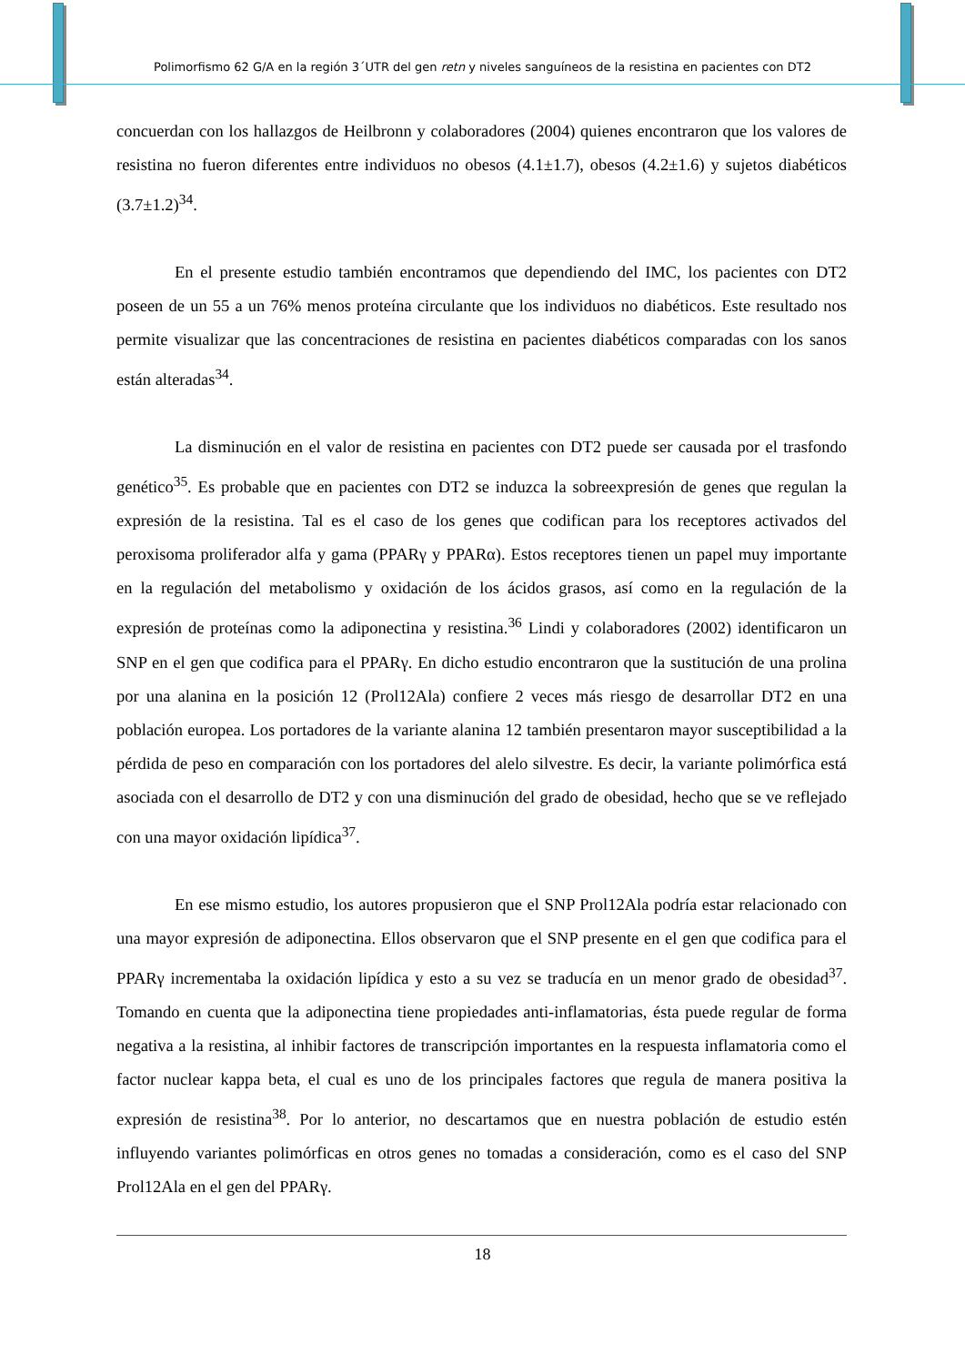Polimorfismo 62 G/A en la región 3´UTR del gen retn y niveles sanguíneos de la resistina en pacientes con DT2
concuerdan con los hallazgos de Heilbronn y colaboradores (2004) quienes encontraron que los valores de resistina no fueron diferentes entre individuos no obesos (4.1±1.7), obesos (4.2±1.6) y sujetos diabéticos (3.7±1.2)<sup>34</sup>.
En el presente estudio también encontramos que dependiendo del IMC, los pacientes con DT2 poseen de un 55 a un 76% menos proteína circulante que los individuos no diabéticos. Este resultado nos permite visualizar que las concentraciones de resistina en pacientes diabéticos comparadas con los sanos están alteradas<sup>34</sup>.
La disminución en el valor de resistina en pacientes con DT2 puede ser causada por el trasfondo genético<sup>35</sup>. Es probable que en pacientes con DT2 se induzca la sobreexpresión de genes que regulan la expresión de la resistina. Tal es el caso de los genes que codifican para los receptores activados del peroxisoma proliferador alfa y gama (PPARγ y PPARα). Estos receptores tienen un papel muy importante en la regulación del metabolismo y oxidación de los ácidos grasos, así como en la regulación de la expresión de proteínas como la adiponectina y resistina.<sup>36</sup> Lindi y colaboradores (2002) identificaron un SNP en el gen que codifica para el PPARγ. En dicho estudio encontraron que la sustitución de una prolina por una alanina en la posición 12 (Prol12Ala) confiere 2 veces más riesgo de desarrollar DT2 en una población europea. Los portadores de la variante alanina 12 también presentaron mayor susceptibilidad a la pérdida de peso en comparación con los portadores del alelo silvestre. Es decir, la variante polimórfica está asociada con el desarrollo de DT2 y con una disminución del grado de obesidad, hecho que se ve reflejado con una mayor oxidación lipídica<sup>37</sup>.
En ese mismo estudio, los autores propusieron que el SNP Prol12Ala podría estar relacionado con una mayor expresión de adiponectina. Ellos observaron que el SNP presente en el gen que codifica para el PPARγ incrementaba la oxidación lipídica y esto a su vez se traducía en un menor grado de obesidad<sup>37</sup>. Tomando en cuenta que la adiponectina tiene propiedades anti-inflamatorias, ésta puede regular de forma negativa a la resistina, al inhibir factores de transcripción importantes en la respuesta inflamatoria como el factor nuclear kappa beta, el cual es uno de los principales factores que regula de manera positiva la expresión de resistina<sup>38</sup>. Por lo anterior, no descartamos que en nuestra población de estudio estén influyendo variantes polimórficas en otros genes no tomadas a consideración, como es el caso del SNP Prol12Ala en el gen del PPARγ.
18